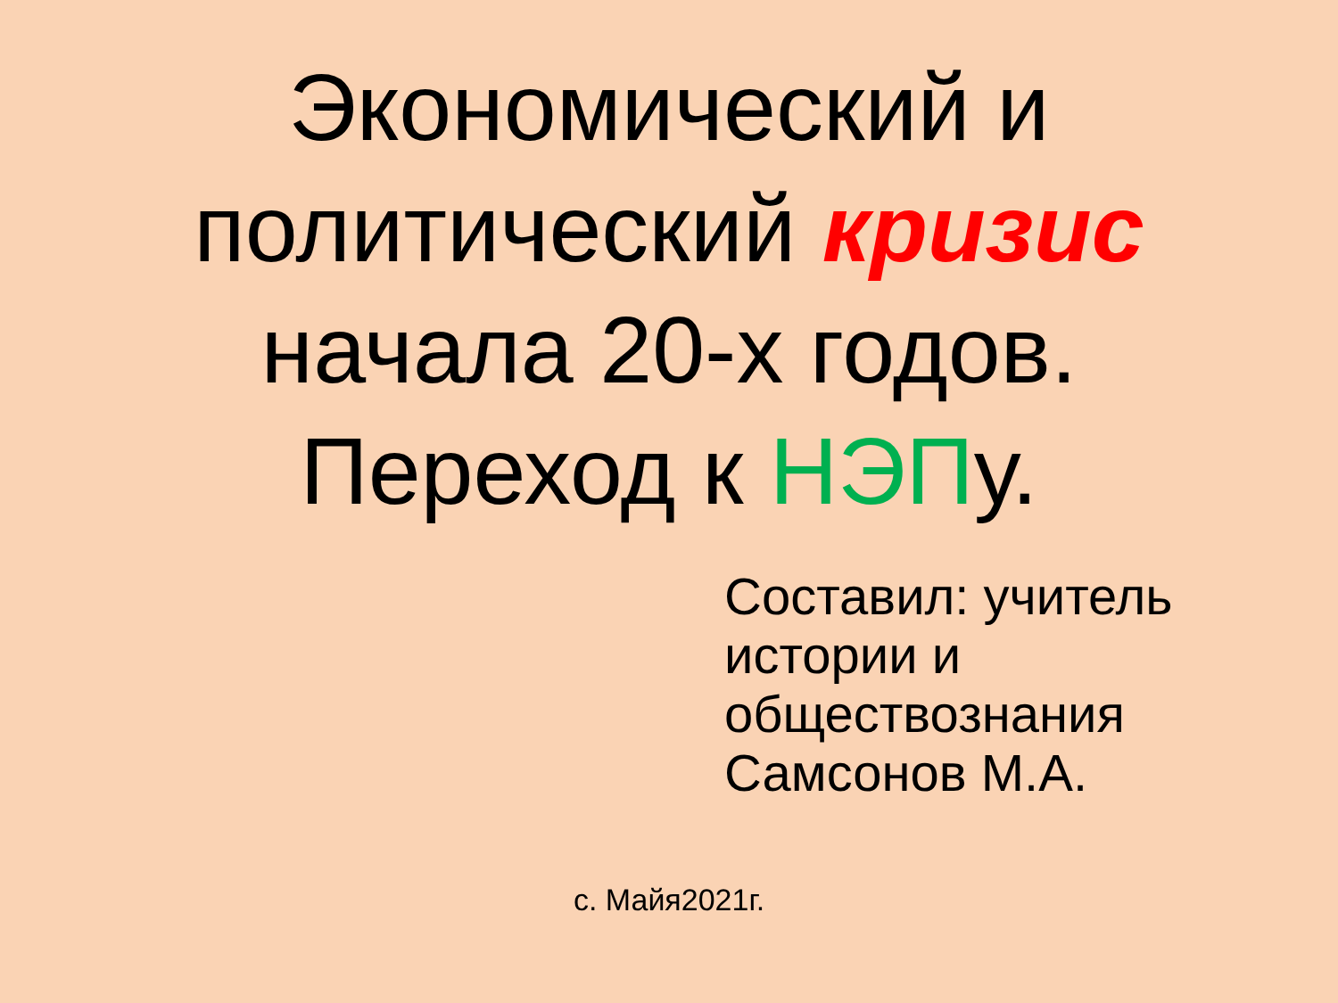Экономический и
политический кризис
начала 20-х годов.
Переход к НЭПу.
Составил: учитель
истории и
обществознания
Самсонов М.А.
с. Майя2021г.